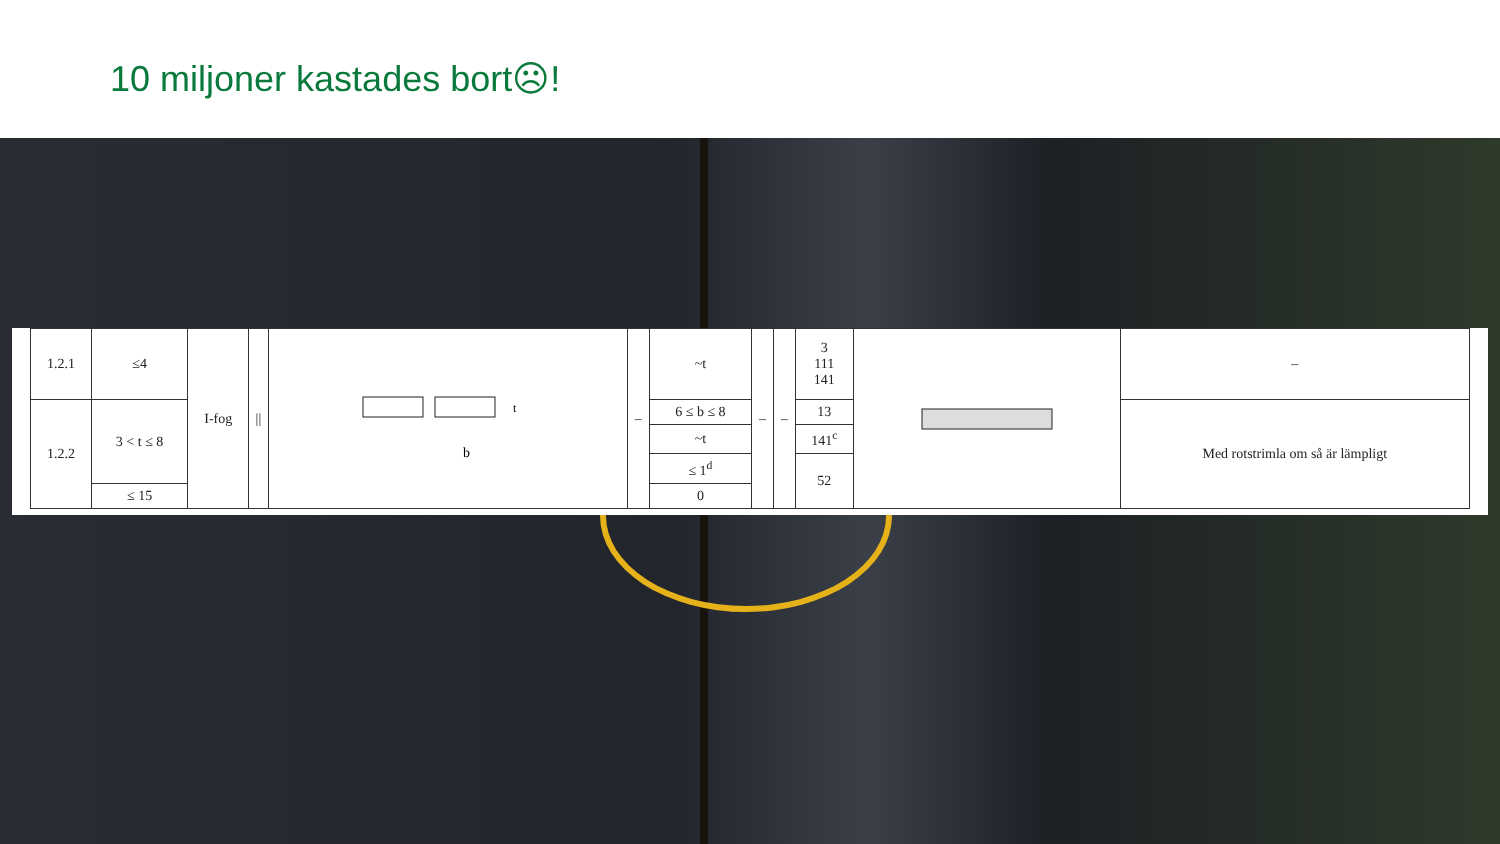10 miljoner kastades bort☹!
| 1.2.1 | ≤4 | I-fog | // | b t | – | ~t | – | – | 3 111 141 | | – |
| 1.2.2 | 3 < t ≤ 8 | | | | | 6 ≤ b ≤ 8 | | | 13 | | Med rotstrimla om så är lämpligt |
| | | | | | | ~t | | | 141<sup>c</sup> | | |
| | | | | | | ≤ 1<sup>d</sup> | | | 52 | | |
| | ≤ 15 | | | | | 0 | | | | | |